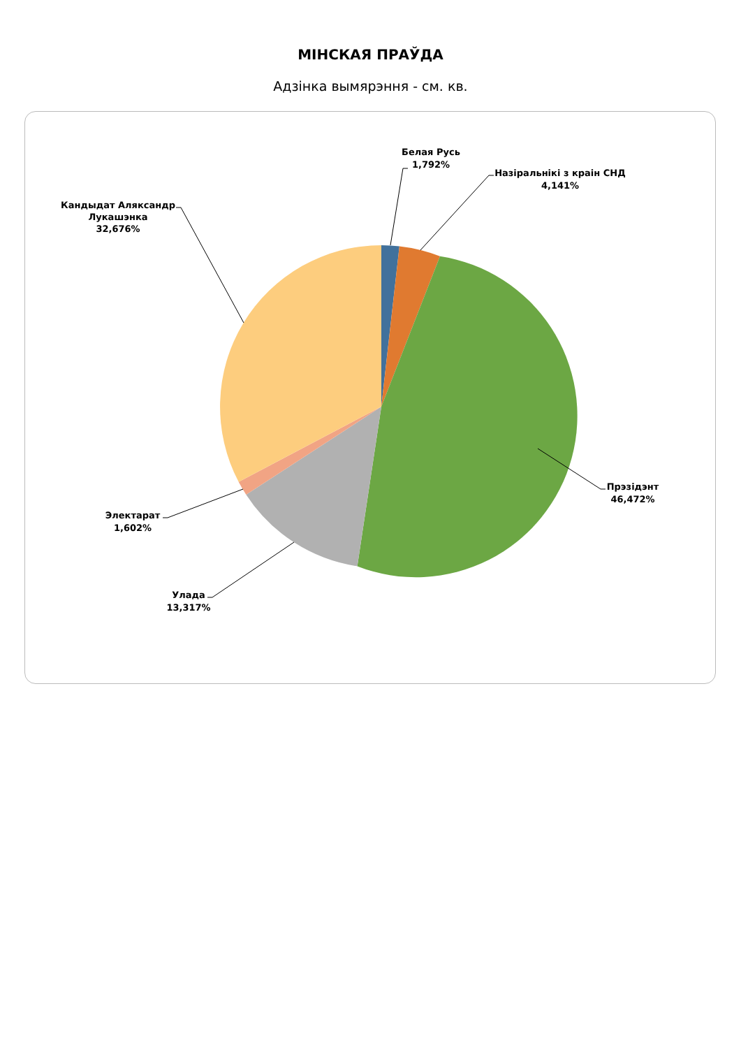МІНСКАЯ ПРАЎДА
Адзінка вымярэння - см. кв.
Белая Русь
1,792%
Назіральнікі з краін СНД
4,141%
Прэзідэнт
46,472%
Улада
13,317%
Электарат
1,602%
Кандыдат Аляксандр
Лукашэнка
32,676%